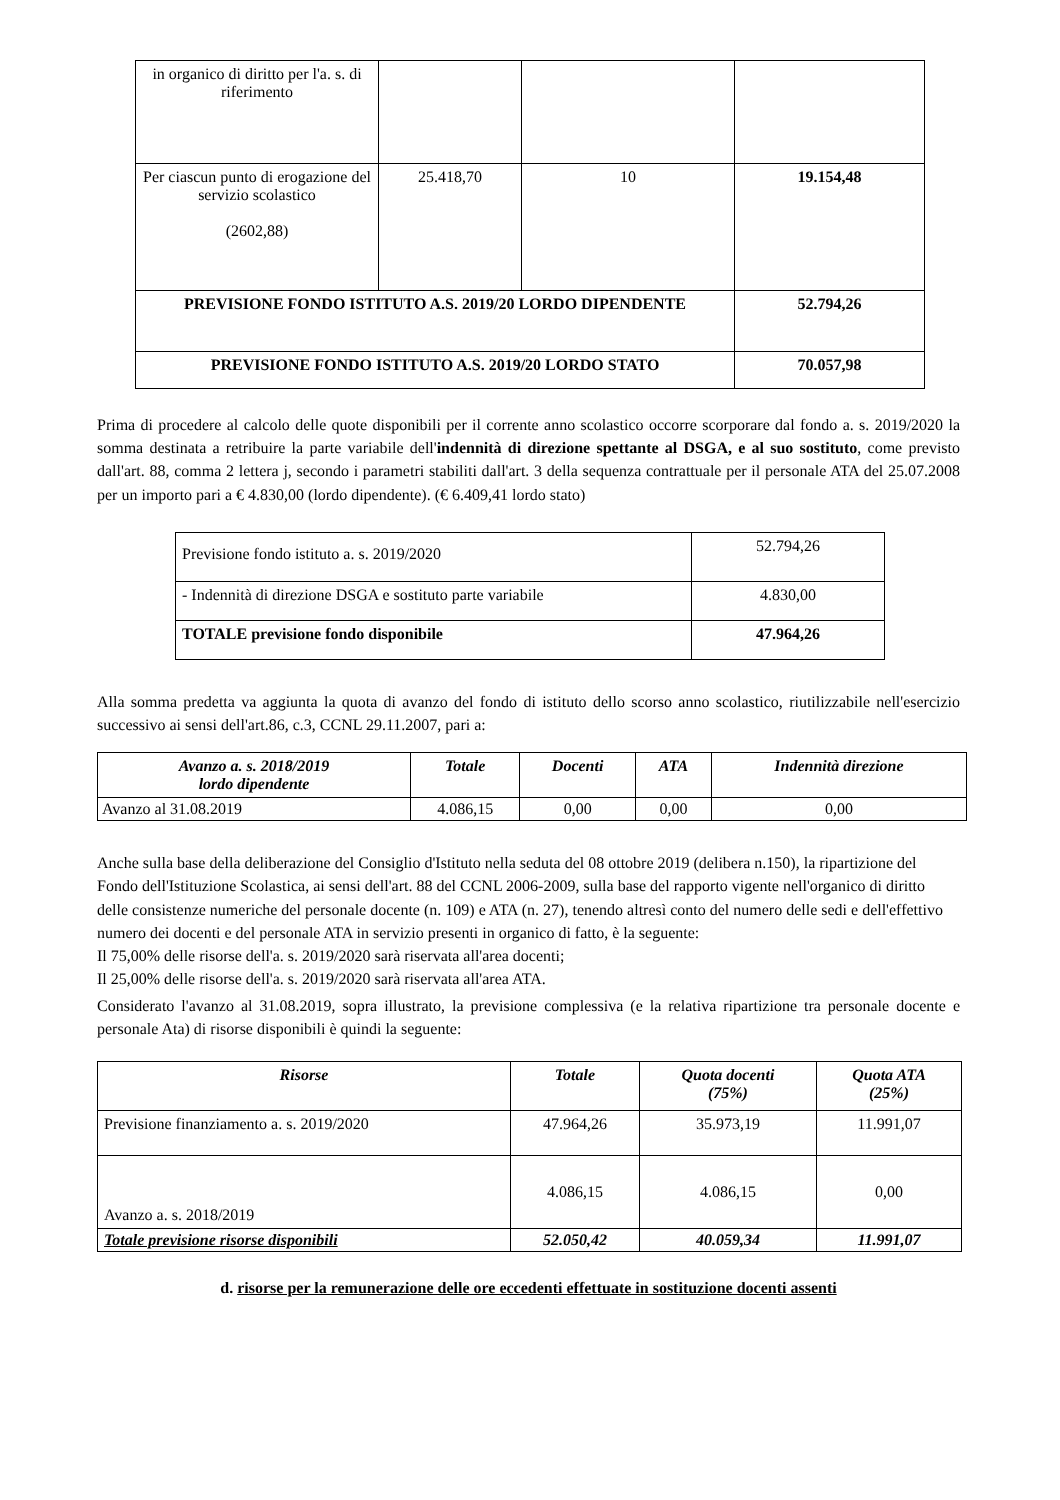| in organico di diritto per l'a. s. di riferimento | | | |
| Per ciascun punto di erogazione del servizio scolastico (2602,88) | 25.418,70 | 10 | 19.154,48 |
| PREVISIONE FONDO ISTITUTO A.S. 2019/20 LORDO DIPENDENTE | | | 52.794,26 |
| PREVISIONE FONDO ISTITUTO A.S. 2019/20 LORDO STATO | | | 70.057,98 |
Prima di procedere al calcolo delle quote disponibili per il corrente anno scolastico occorre scorporare dal fondo a. s. 2019/2020 la somma destinata a retribuire la parte variabile dell'indennità di direzione spettante al DSGA, e al suo sostituto, come previsto dall'art. 88, comma 2 lettera j, secondo i parametri stabiliti dall'art. 3 della sequenza contrattuale per il personale ATA del 25.07.2008 per un importo pari a € 4.830,00 (lordo dipendente). (€ 6.409,41 lordo stato)
| Previsione fondo istituto a. s. 2019/2020 | 52.794,26 |
| - Indennità di direzione DSGA e sostituto parte variabile | 4.830,00 |
| TOTALE previsione fondo disponibile | 47.964,26 |
Alla somma predetta va aggiunta la quota di avanzo del fondo di istituto dello scorso anno scolastico, riutilizzabile nell'esercizio successivo ai sensi dell'art.86, c.3, CCNL 29.11.2007, pari a:
| Avanzo a. s. 2018/2019 lordo dipendente | Totale | Docenti | ATA | Indennità direzione |
| --- | --- | --- | --- | --- |
| Avanzo al 31.08.2019 | 4.086,15 | 0,00 | 0,00 | 0,00 |
Anche sulla base della deliberazione del Consiglio d'Istituto nella seduta del 08 ottobre 2019 (delibera n.150), la ripartizione del Fondo dell'Istituzione Scolastica, ai sensi dell'art. 88 del CCNL 2006-2009, sulla base del rapporto vigente nell'organico di diritto delle consistenze numeriche del personale docente (n. 109) e ATA (n. 27), tenendo altresì conto del numero delle sedi e dell'effettivo numero dei docenti e del personale ATA in servizio presenti in organico di fatto, è la seguente:
Il 75,00% delle risorse dell'a. s. 2019/2020 sarà riservata all'area docenti;
Il 25,00% delle risorse dell'a. s. 2019/2020 sarà riservata all'area ATA.
Considerato l'avanzo al 31.08.2019, sopra illustrato, la previsione complessiva (e la relativa ripartizione tra personale docente e personale Ata) di risorse disponibili è quindi la seguente:
| Risorse | Totale | Quota docenti (75%) | Quota ATA (25%) |
| --- | --- | --- | --- |
| Previsione finanziamento a. s. 2019/2020 | 47.964,26 | 35.973,19 | 11.991,07 |
| Avanzo a. s. 2018/2019 | 4.086,15 | 4.086,15 | 0,00 |
| Totale previsione risorse disponibili | 52.050,42 | 40.059,34 | 11.991,07 |
d. risorse per la remunerazione delle ore eccedenti effettuate in sostituzione docenti assenti